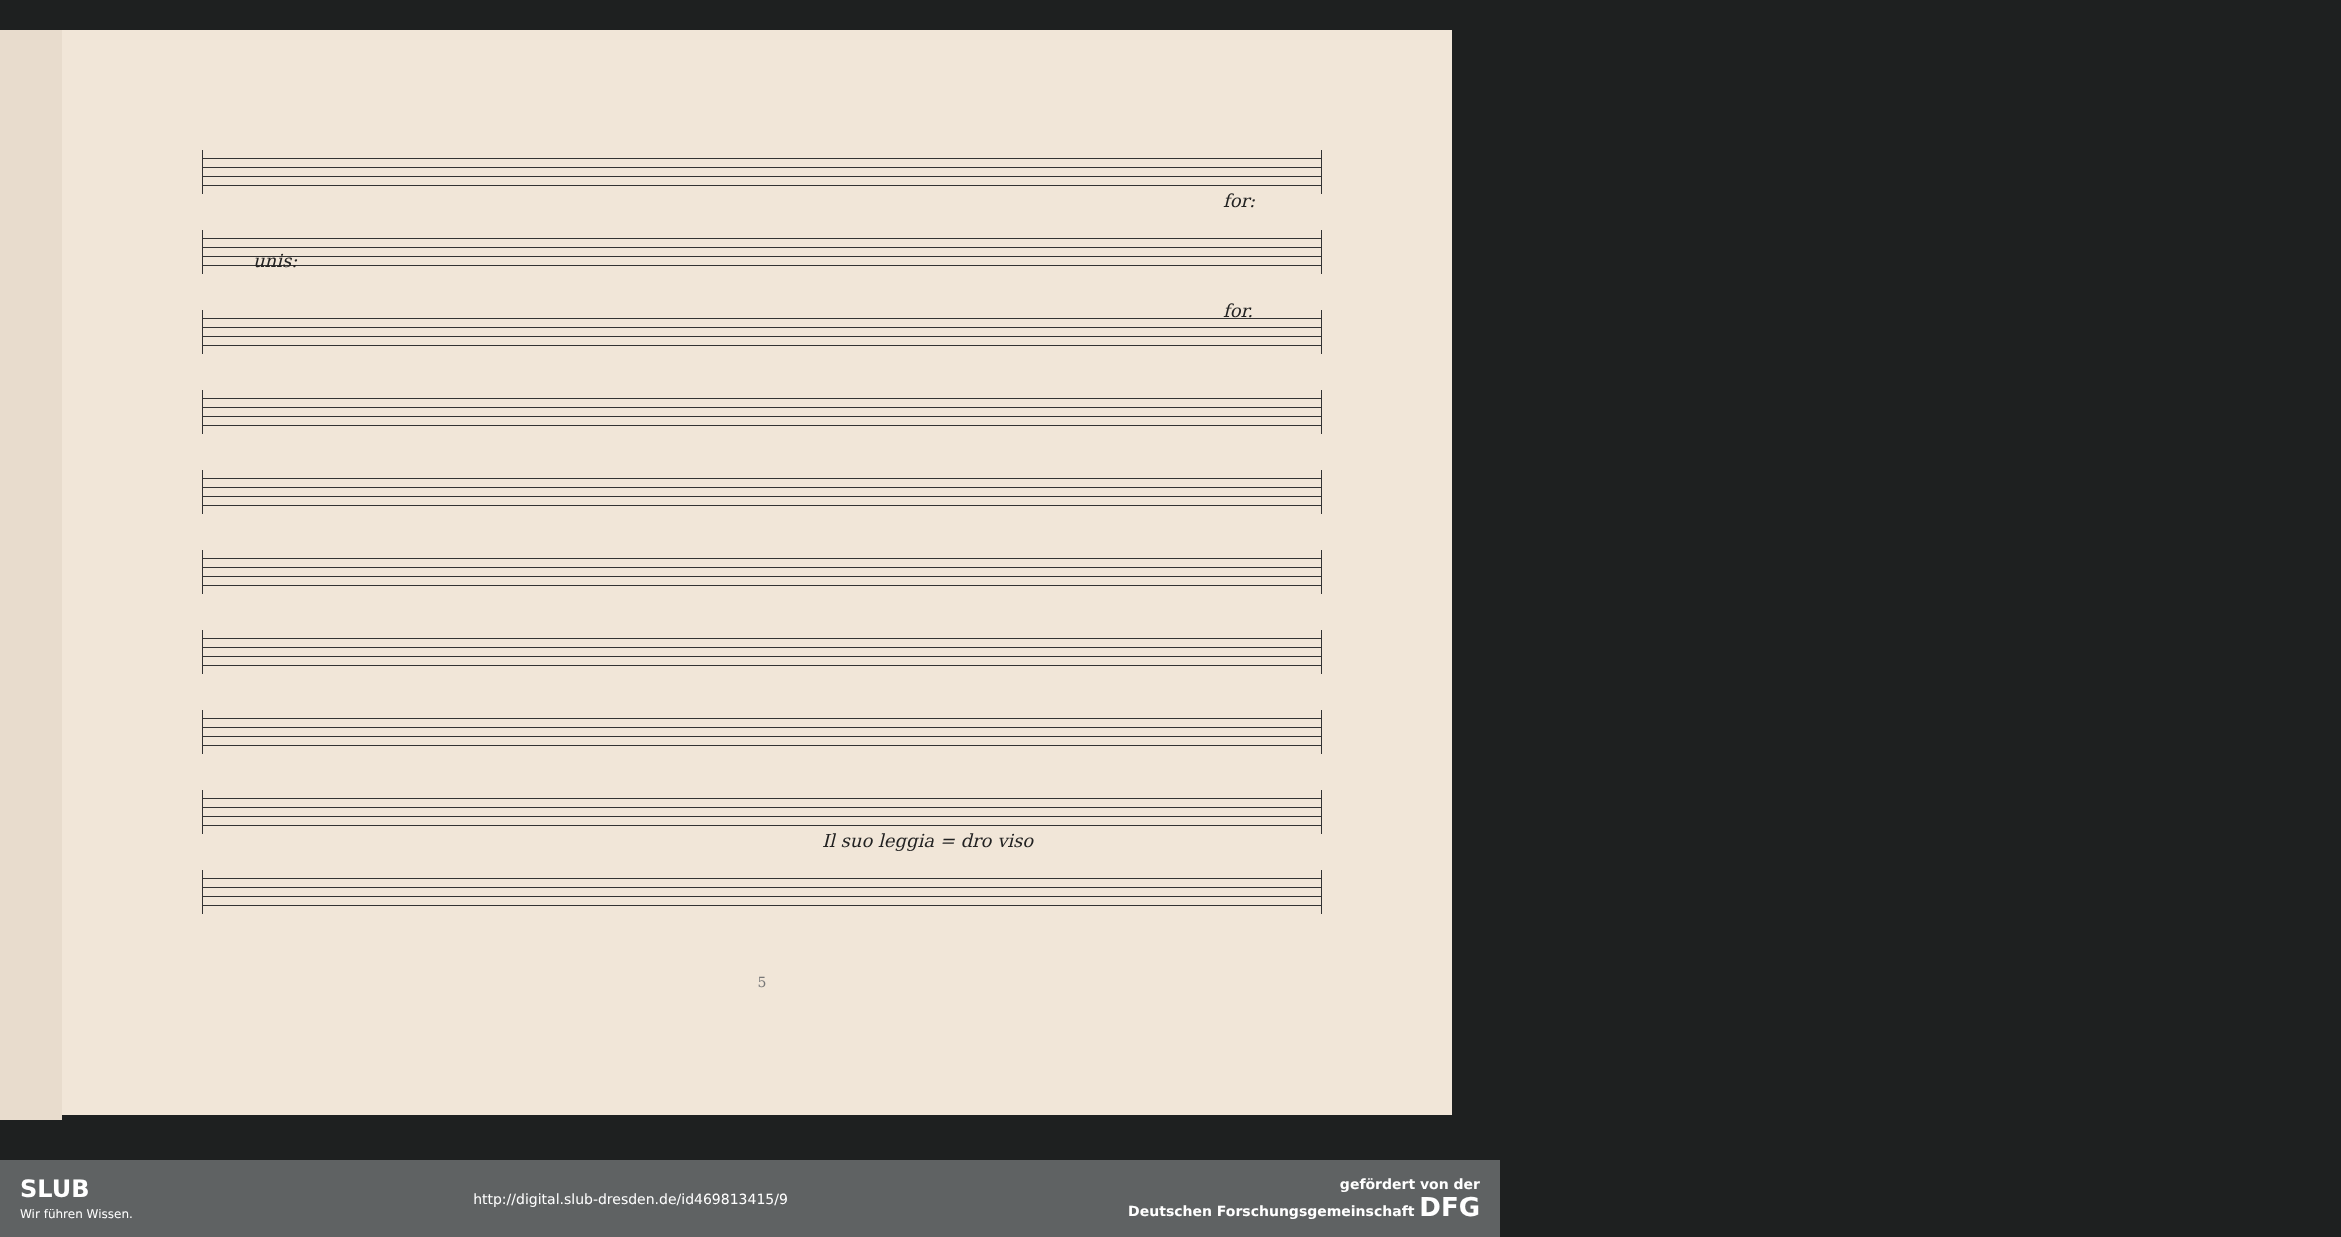for:
unis:
for.
Il suo leggia = dro viso
5
SLUB
Wir führen Wissen.
http://digital.slub-dresden.de/id469813415/9
gefördert von der
Deutschen Forschungsgemeinschaft DFG